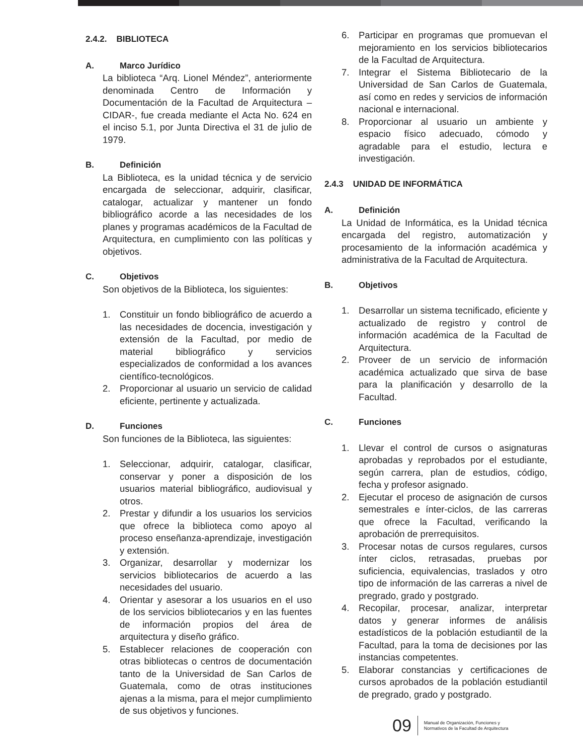2.4.2. BIBLIOTECA
A. Marco Jurídico
La biblioteca “Arq. Lionel Méndez”, anteriormente denominada Centro de Información y Documentación de la Facultad de Arquitectura –CIDAR-, fue creada mediante el Acta No. 624 en el inciso 5.1, por Junta Directiva el 31 de julio de 1979.
B. Definición
La Biblioteca, es la unidad técnica y de servicio encargada de seleccionar, adquirir, clasificar, catalogar, actualizar y mantener un fondo bibliográfico acorde a las necesidades de los planes y programas académicos de la Facultad de Arquitectura, en cumplimiento con las políticas y objetivos.
C. Objetivos
Son objetivos de la Biblioteca, los siguientes:
1. Constituir un fondo bibliográfico de acuerdo a las necesidades de docencia, investigación y extensión de la Facultad, por medio de material bibliográfico y servicios especializados de conformidad a los avances científico-tecnológicos.
2. Proporcionar al usuario un servicio de calidad eficiente, pertinente y actualizada.
D. Funciones
Son funciones de la Biblioteca, las siguientes:
1. Seleccionar, adquirir, catalogar, clasificar, conservar y poner a disposición de los usuarios material bibliográfico, audiovisual y otros.
2. Prestar y difundir a los usuarios los servicios que ofrece la biblioteca como apoyo al proceso enseñanza-aprendizaje, investigación y extensión.
3. Organizar, desarrollar y modernizar los servicios bibliotecarios de acuerdo a las necesidades del usuario.
4. Orientar y asesorar a los usuarios en el uso de los servicios bibliotecarios y en las fuentes de información propios del área de arquitectura y diseño gráfico.
5. Establecer relaciones de cooperación con otras bibliotecas o centros de documentación tanto de la Universidad de San Carlos de Guatemala, como de otras instituciones ajenas a la misma, para el mejor cumplimiento de sus objetivos y funciones.
6. Participar en programas que promuevan el mejoramiento en los servicios bibliotecarios de la Facultad de Arquitectura.
7. Integrar el Sistema Bibliotecario de la Universidad de San Carlos de Guatemala, así como en redes y servicios de información nacional e internacional.
8. Proporcionar al usuario un ambiente y espacio físico adecuado, cómodo y agradable para el estudio, lectura e investigación.
2.4.3 UNIDAD DE INFORMÁTICA
A. Definición
La Unidad de Informática, es la Unidad técnica encargada del registro, automatización y procesamiento de la información académica y administrativa de la Facultad de Arquitectura.
B. Objetivos
1. Desarrollar un sistema tecnificado, eficiente y actualizado de registro y control de información académica de la Facultad de Arquitectura.
2. Proveer de un servicio de información académica actualizado que sirva de base para la planificación y desarrollo de la Facultad.
C. Funciones
1. Llevar el control de cursos o asignaturas aprobadas y reprobados por el estudiante, según carrera, plan de estudios, código, fecha y profesor asignado.
2. Ejecutar el proceso de asignación de cursos semestrales e ínter-ciclos, de las carreras que ofrece la Facultad, verificando la aprobación de prerrequisitos.
3. Procesar notas de cursos regulares, cursos ínter ciclos, retrasadas, pruebas por suficiencia, equivalencias, traslados y otro tipo de información de las carreras a nivel de pregrado, grado y postgrado.
4. Recopilar, procesar, analizar, interpretar datos y generar informes de análisis estadísticos de la población estudiantil de la Facultad, para la toma de decisiones por las instancias competentes.
5. Elaborar constancias y certificaciones de cursos aprobados de la población estudiantil de pregrado, grado y postgrado.
09
Manual de Organización, Funciones y
Normativos de la Facultad de Arquitectura